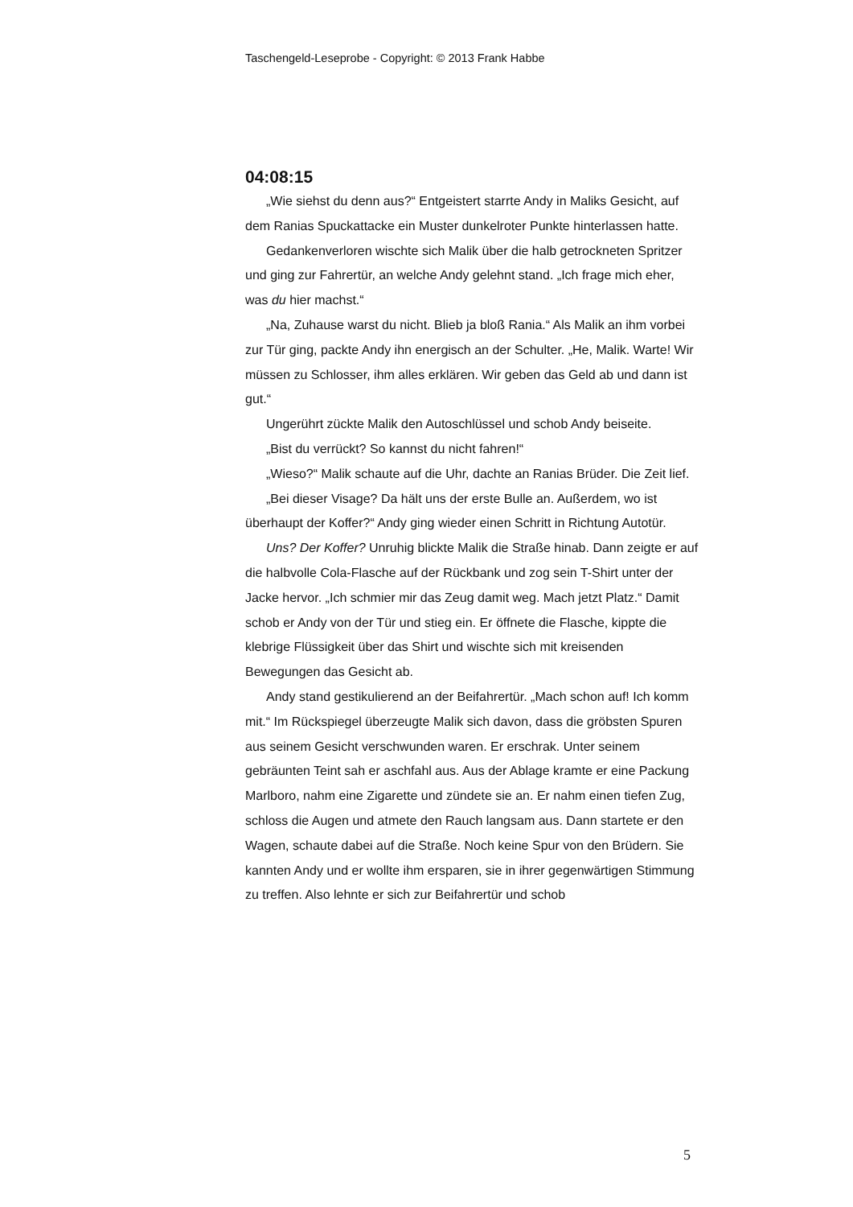Taschengeld-Leseprobe - Copyright: © 2013 Frank Habbe
04:08:15
„Wie siehst du denn aus?“ Entgeistert starrte Andy in Maliks Gesicht, auf dem Ranias Spuckattacke ein Muster dunkelroter Punkte hinterlassen hatte.
Gedankenverloren wischte sich Malik über die halb getrockneten Spritzer und ging zur Fahrertür, an welche Andy gelehnt stand. „Ich frage mich eher, was du hier machst.“
„Na, Zuhause warst du nicht. Blieb ja bloß Rania.“ Als Malik an ihm vorbei zur Tür ging, packte Andy ihn energisch an der Schulter. „He, Malik. Warte! Wir müssen zu Schlosser, ihm alles erklären. Wir geben das Geld ab und dann ist gut.“
Ungerührt zückte Malik den Autoschlüssel und schob Andy beiseite.
„Bist du verrückt? So kannst du nicht fahren!“
„Wieso?“ Malik schaute auf die Uhr, dachte an Ranias Brüder. Die Zeit lief.
„Bei dieser Visage? Da hält uns der erste Bulle an. Außerdem, wo ist überhaupt der Koffer?“ Andy ging wieder einen Schritt in Richtung Autotür.
Uns? Der Koffer? Unruhig blickte Malik die Straße hinab. Dann zeigte er auf die halbvolle Cola-Flasche auf der Rückbank und zog sein T-Shirt unter der Jacke hervor. „Ich schmier mir das Zeug damit weg. Mach jetzt Platz.“ Damit schob er Andy von der Tür und stieg ein. Er öffnete die Flasche, kippte die klebrige Flüssigkeit über das Shirt und wischte sich mit kreisenden Bewegungen das Gesicht ab.
Andy stand gestikulierend an der Beifahrertür. „Mach schon auf! Ich komm mit.“ Im Rückspiegel überzeugte Malik sich davon, dass die gröbsten Spuren aus seinem Gesicht verschwunden waren. Er erschrak. Unter seinem gebräunten Teint sah er aschfahl aus. Aus der Ablage kramte er eine Packung Marlboro, nahm eine Zigarette und zündete sie an. Er nahm einen tiefen Zug, schloss die Augen und atmete den Rauch langsam aus. Dann startete er den Wagen, schaute dabei auf die Straße. Noch keine Spur von den Brüdern. Sie kannten Andy und er wollte ihm ersparen, sie in ihrer gegenwärtigen Stimmung zu treffen. Also lehnte er sich zur Beifahrertür und schob
5